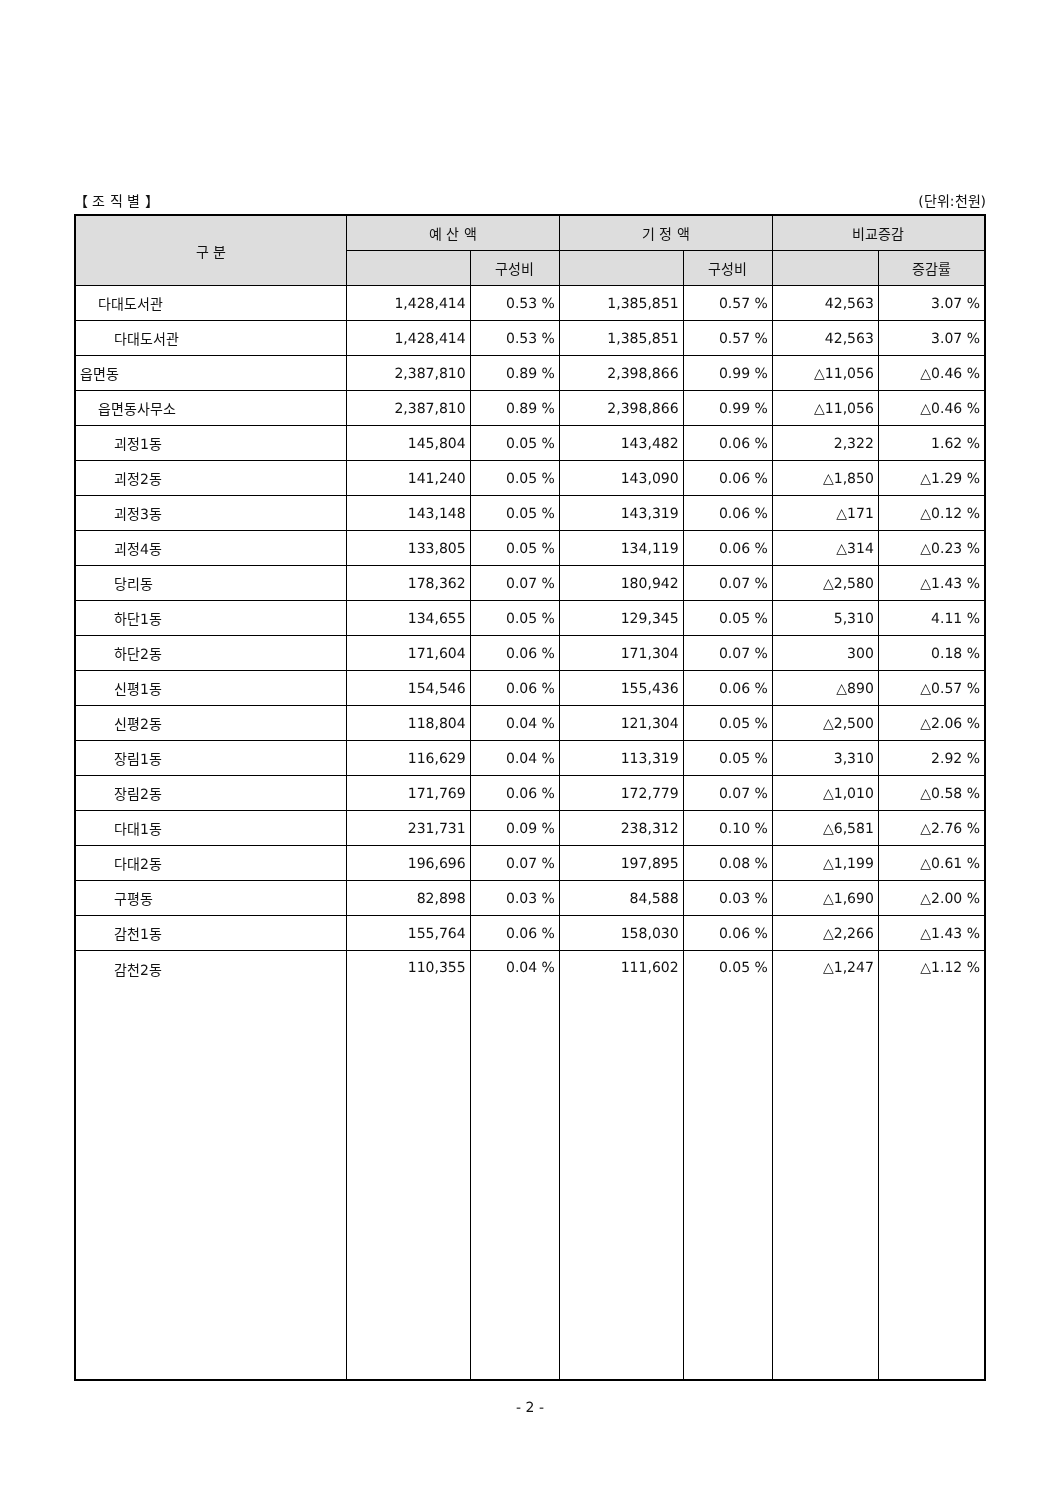【 조 직 별 】 (단위:천원)
| 구 분 | 예 산 액 | | 기 정 액 | | 비교증감 | |
| --- | --- | --- | --- | --- | --- | --- |
| | | 구성비 | | 구성비 | | 증감률 |
| 다대도서관 | 1,428,414 | 0.53 % | 1,385,851 | 0.57 % | 42,563 | 3.07 % |
| 다대도서관 | 1,428,414 | 0.53 % | 1,385,851 | 0.57 % | 42,563 | 3.07 % |
| 읍면동 | 2,387,810 | 0.89 % | 2,398,866 | 0.99 % | △11,056 | △0.46 % |
| 읍면동사무소 | 2,387,810 | 0.89 % | 2,398,866 | 0.99 % | △11,056 | △0.46 % |
| 괴정1동 | 145,804 | 0.05 % | 143,482 | 0.06 % | 2,322 | 1.62 % |
| 괴정2동 | 141,240 | 0.05 % | 143,090 | 0.06 % | △1,850 | △1.29 % |
| 괴정3동 | 143,148 | 0.05 % | 143,319 | 0.06 % | △171 | △0.12 % |
| 괴정4동 | 133,805 | 0.05 % | 134,119 | 0.06 % | △314 | △0.23 % |
| 당리동 | 178,362 | 0.07 % | 180,942 | 0.07 % | △2,580 | △1.43 % |
| 하단1동 | 134,655 | 0.05 % | 129,345 | 0.05 % | 5,310 | 4.11 % |
| 하단2동 | 171,604 | 0.06 % | 171,304 | 0.07 % | 300 | 0.18 % |
| 신평1동 | 154,546 | 0.06 % | 155,436 | 0.06 % | △890 | △0.57 % |
| 신평2동 | 118,804 | 0.04 % | 121,304 | 0.05 % | △2,500 | △2.06 % |
| 장림1동 | 116,629 | 0.04 % | 113,319 | 0.05 % | 3,310 | 2.92 % |
| 장림2동 | 171,769 | 0.06 % | 172,779 | 0.07 % | △1,010 | △0.58 % |
| 다대1동 | 231,731 | 0.09 % | 238,312 | 0.10 % | △6,581 | △2.76 % |
| 다대2동 | 196,696 | 0.07 % | 197,895 | 0.08 % | △1,199 | △0.61 % |
| 구평동 | 82,898 | 0.03 % | 84,588 | 0.03 % | △1,690 | △2.00 % |
| 감천1동 | 155,764 | 0.06 % | 158,030 | 0.06 % | △2,266 | △1.43 % |
| 감천2동 | 110,355 | 0.04 % | 111,602 | 0.05 % | △1,247 | △1.12 % |
- 2 -